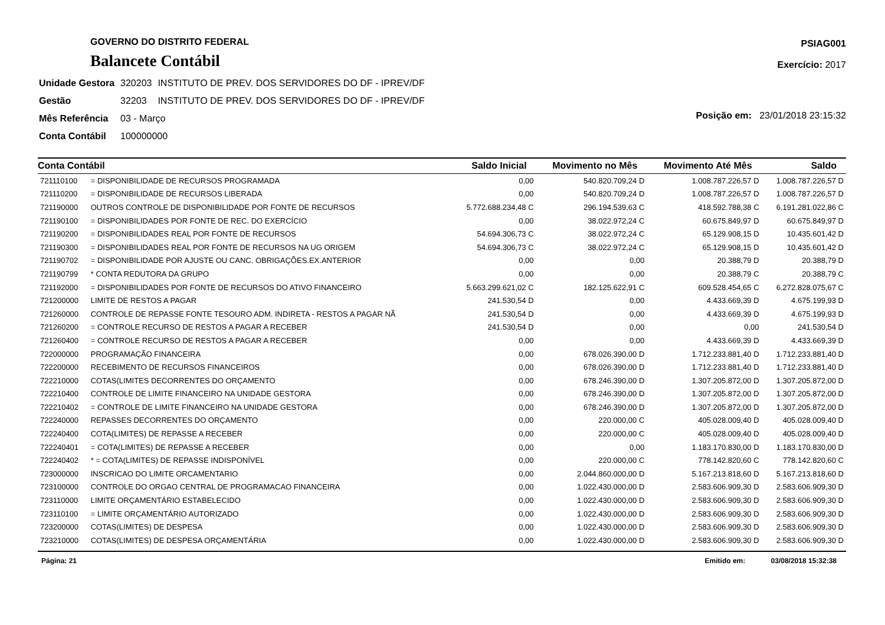GOVERNO DO DISTRITO FEDERAL
Balancete Contábil
PSIAG001
Exercício: 2017
| Unidade Gestora | 320203 | INSTITUTO DE PREV. DOS SERVIDORES DO DF - IPREV/DF |
| Gestão | 32203 | INSTITUTO DE PREV. DOS SERVIDORES DO DF - IPREV/DF |
| Mês Referência | 03 - Março | |
| Conta Contábil | 100000000 | |
Posição em: 23/01/2018 23:15:32
| Conta Contábil | | Saldo Inicial | Movimento no Mês | Movimento Até Mês | Saldo |
| --- | --- | --- | --- | --- | --- |
| 721110100 | = DISPONIBILIDADE DE RECURSOS PROGRAMADA | 0,00 | 540.820.709,24 D | 1.008.787.226,57 D | 1.008.787.226,57 D |
| 721110200 | = DISPONIBILIDADE DE RECURSOS LIBERADA | 0,00 | 540.820.709,24 D | 1.008.787.226,57 D | 1.008.787.226,57 D |
| 721190000 | OUTROS CONTROLE DE DISPONIBILIDADE POR FONTE DE RECURSOS | 5.772.688.234,48 C | 296.194.539,63 C | 418.592.788,38 C | 6.191.281.022,86 C |
| 721190100 | = DISPONIBILIDADES POR FONTE DE REC. DO EXERCÍCIO | 0,00 | 38.022.972,24 C | 60.675.849,97 D | 60.675.849,97 D |
| 721190200 | = DISPONIBILIDADES REAL POR FONTE DE RECURSOS | 54.694.306,73 C | 38.022.972,24 C | 65.129.908,15 D | 10.435.601,42 D |
| 721190300 | = DISPONIBILIDADES REAL POR FONTE DE RECURSOS NA UG ORIGEM | 54.694.306,73 C | 38.022.972,24 C | 65.129.908,15 D | 10.435.601,42 D |
| 721190702 | = DISPONIBILIDADE POR AJUSTE OU CANC. OBRIGAÇÕES.EX.ANTERIOR | 0,00 | 0,00 | 20.388,79 D | 20.388,79 D |
| 721190799 | * CONTA REDUTORA DA GRUPO | 0,00 | 0,00 | 20.388,79 C | 20.388,79 C |
| 721192000 | = DISPONIBILIDADES POR FONTE DE RECURSOS DO ATIVO FINANCEIRO | 5.663.299.621,02 C | 182.125.622,91 C | 609.528.454,65 C | 6.272.828.075,67 C |
| 721200000 | LIMITE DE RESTOS A PAGAR | 241.530,54 D | 0,00 | 4.433.669,39 D | 4.675.199,93 D |
| 721260000 | CONTROLE DE REPASSE FONTE TESOURO ADM. INDIRETA - RESTOS A PAGAR NÃ | 241.530,54 D | 0,00 | 4.433.669,39 D | 4.675.199,93 D |
| 721260200 | = CONTROLE RECURSO DE RESTOS A PAGAR A RECEBER | 241.530,54 D | 0,00 | 0,00 | 241.530,54 D |
| 721260400 | = CONTROLE RECURSO DE RESTOS A PAGAR A RECEBER | 0,00 | 0,00 | 4.433.669,39 D | 4.433.669,39 D |
| 722000000 | PROGRAMAÇÃO FINANCEIRA | 0,00 | 678.026.390,00 D | 1.712.233.881,40 D | 1.712.233.881,40 D |
| 722200000 | RECEBIMENTO DE RECURSOS FINANCEIROS | 0,00 | 678.026.390,00 D | 1.712.233.881,40 D | 1.712.233.881,40 D |
| 722210000 | COTAS(LIMITES DECORRENTES DO ORÇAMENTO | 0,00 | 678.246.390,00 D | 1.307.205.872,00 D | 1.307.205.872,00 D |
| 722210400 | CONTROLE DE LIMITE FINANCEIRO NA UNIDADE GESTORA | 0,00 | 678.246.390,00 D | 1.307.205.872,00 D | 1.307.205.872,00 D |
| 722210402 | = CONTROLE DE LIMITE FINANCEIRO NA UNIDADE GESTORA | 0,00 | 678.246.390,00 D | 1.307.205.872,00 D | 1.307.205.872,00 D |
| 722240000 | REPASSES DECORRENTES DO ORÇAMENTO | 0,00 | 220.000,00 C | 405.028.009,40 D | 405.028.009,40 D |
| 722240400 | COTA(LIMITES) DE REPASSE A RECEBER | 0,00 | 220.000,00 C | 405.028.009,40 D | 405.028.009,40 D |
| 722240401 | = COTA(LIMITES) DE REPASSE A RECEBER | 0,00 | 0,00 | 1.183.170.830,00 D | 1.183.170.830,00 D |
| 722240402 | * = COTA(LIMITES) DE REPASSE INDISPONÍVEL | 0,00 | 220.000,00 C | 778.142.820,60 C | 778.142.820,60 C |
| 723000000 | INSCRICAO DO LIMITE ORCAMENTARIO | 0,00 | 2.044.860.000,00 D | 5.167.213.818,60 D | 5.167.213.818,60 D |
| 723100000 | CONTROLE DO ORGAO CENTRAL DE PROGRAMACAO FINANCEIRA | 0,00 | 1.022.430.000,00 D | 2.583.606.909,30 D | 2.583.606.909,30 D |
| 723110000 | LIMITE ORÇAMENTÁRIO ESTABELECIDO | 0,00 | 1.022.430.000,00 D | 2.583.606.909,30 D | 2.583.606.909,30 D |
| 723110100 | = LIMITE ORÇAMENTÁRIO AUTORIZADO | 0,00 | 1.022.430.000,00 D | 2.583.606.909,30 D | 2.583.606.909,30 D |
| 723200000 | COTAS(LIMITES) DE DESPESA | 0,00 | 1.022.430.000,00 D | 2.583.606.909,30 D | 2.583.606.909,30 D |
| 723210000 | COTAS(LIMITES) DE DESPESA ORÇAMENTÁRIA | 0,00 | 1.022.430.000,00 D | 2.583.606.909,30 D | 2.583.606.909,30 D |
Página: 21 Emitido em: 03/08/2018 15:32:38